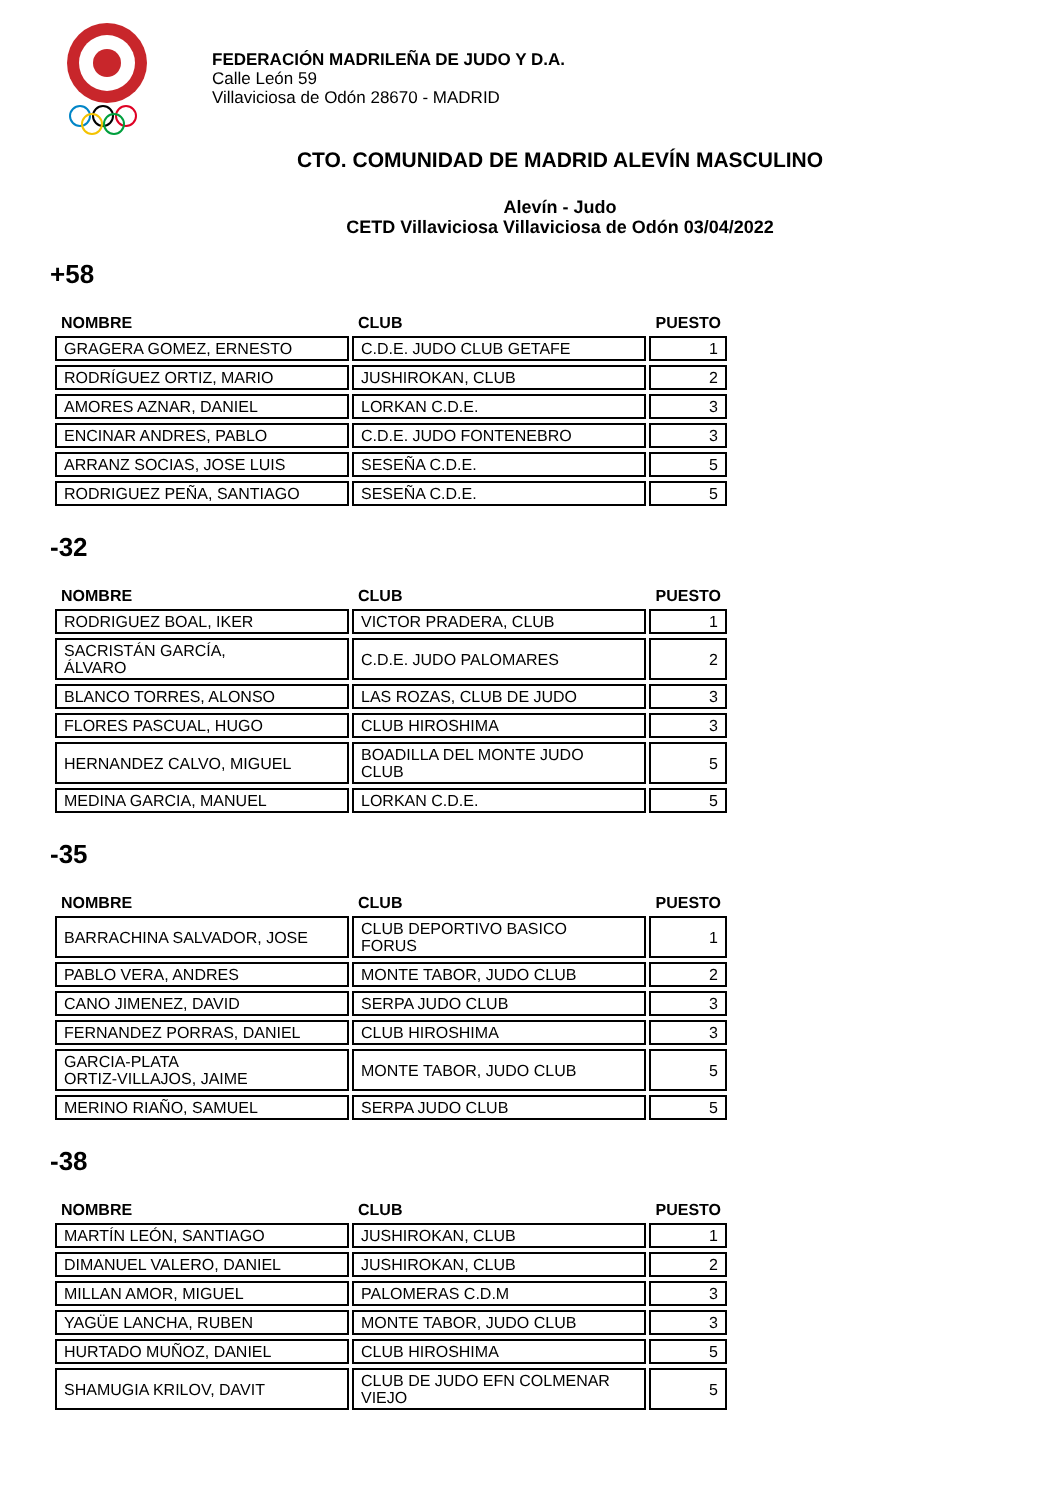FEDERACIÓN MADRILEÑA DE JUDO Y D.A.
Calle León 59
Villaviciosa de Odón 28670 - MADRID
CTO. COMUNIDAD DE MADRID ALEVÍN MASCULINO
Alevín - Judo
CETD Villaviciosa Villaviciosa de Odón 03/04/2022
+58
| NOMBRE | CLUB | PUESTO |
| --- | --- | --- |
| GRAGERA GOMEZ, ERNESTO | C.D.E. JUDO CLUB GETAFE | 1 |
| RODRÍGUEZ ORTIZ, MARIO | JUSHIROKAN, CLUB | 2 |
| AMORES AZNAR, DANIEL | LORKAN C.D.E. | 3 |
| ENCINAR ANDRES, PABLO | C.D.E. JUDO FONTENEBRO | 3 |
| ARRANZ SOCIAS, JOSE LUIS | SESEÑA C.D.E. | 5 |
| RODRIGUEZ PEÑA, SANTIAGO | SESEÑA C.D.E. | 5 |
-32
| NOMBRE | CLUB | PUESTO |
| --- | --- | --- |
| RODRIGUEZ BOAL, IKER | VICTOR PRADERA, CLUB | 1 |
| SACRISTÁN GARCÍA, ÁLVARO | C.D.E. JUDO PALOMARES | 2 |
| BLANCO TORRES, ALONSO | LAS ROZAS, CLUB DE JUDO | 3 |
| FLORES PASCUAL, HUGO | CLUB HIROSHIMA | 3 |
| HERNANDEZ CALVO, MIGUEL | BOADILLA DEL MONTE JUDO CLUB | 5 |
| MEDINA GARCIA, MANUEL | LORKAN C.D.E. | 5 |
-35
| NOMBRE | CLUB | PUESTO |
| --- | --- | --- |
| BARRACHINA SALVADOR, JOSE | CLUB DEPORTIVO BASICO FORUS | 1 |
| PABLO VERA, ANDRES | MONTE TABOR, JUDO CLUB | 2 |
| CANO JIMENEZ, DAVID | SERPA JUDO CLUB | 3 |
| FERNANDEZ PORRAS, DANIEL | CLUB HIROSHIMA | 3 |
| GARCIA-PLATA ORTIZ-VILLAJOS, JAIME | MONTE TABOR, JUDO CLUB | 5 |
| MERINO RIAÑO, SAMUEL | SERPA JUDO CLUB | 5 |
-38
| NOMBRE | CLUB | PUESTO |
| --- | --- | --- |
| MARTÍN LEÓN, SANTIAGO | JUSHIROKAN, CLUB | 1 |
| DIMANUEL VALERO, DANIEL | JUSHIROKAN, CLUB | 2 |
| MILLAN AMOR, MIGUEL | PALOMERAS C.D.M | 3 |
| YAGÜE LANCHA, RUBEN | MONTE TABOR, JUDO CLUB | 3 |
| HURTADO MUÑOZ, DANIEL | CLUB HIROSHIMA | 5 |
| SHAMUGIA KRILOV, DAVIT | CLUB DE JUDO EFN COLMENAR VIEJO | 5 |